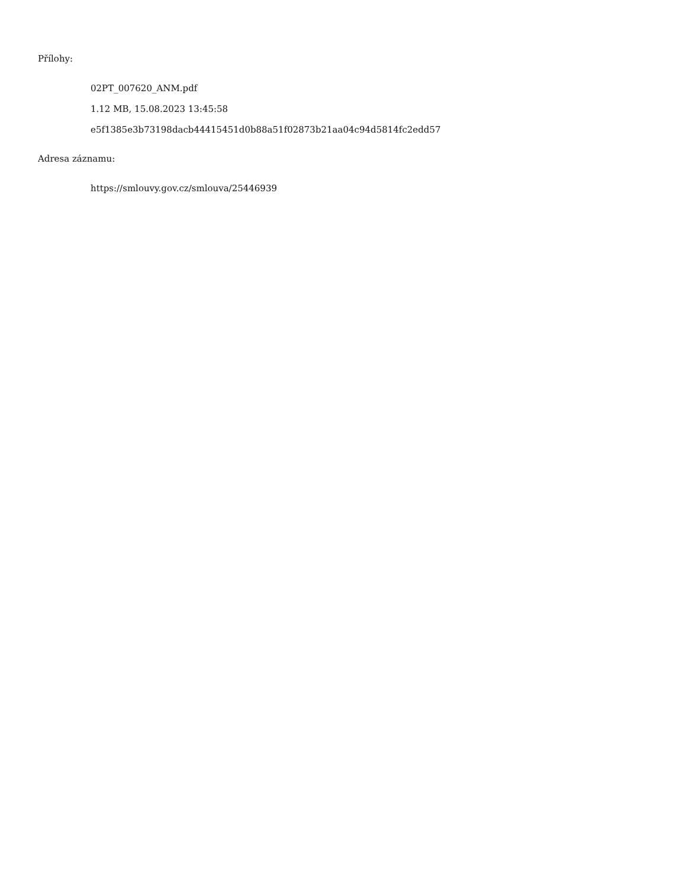Přílohy:
02PT_007620_ANM.pdf
1.12 MB, 15.08.2023 13:45:58
e5f1385e3b73198dacb44415451d0b88a51f02873b21aa04c94d5814fc2edd57
Adresa záznamu:
https://smlouvy.gov.cz/smlouva/25446939